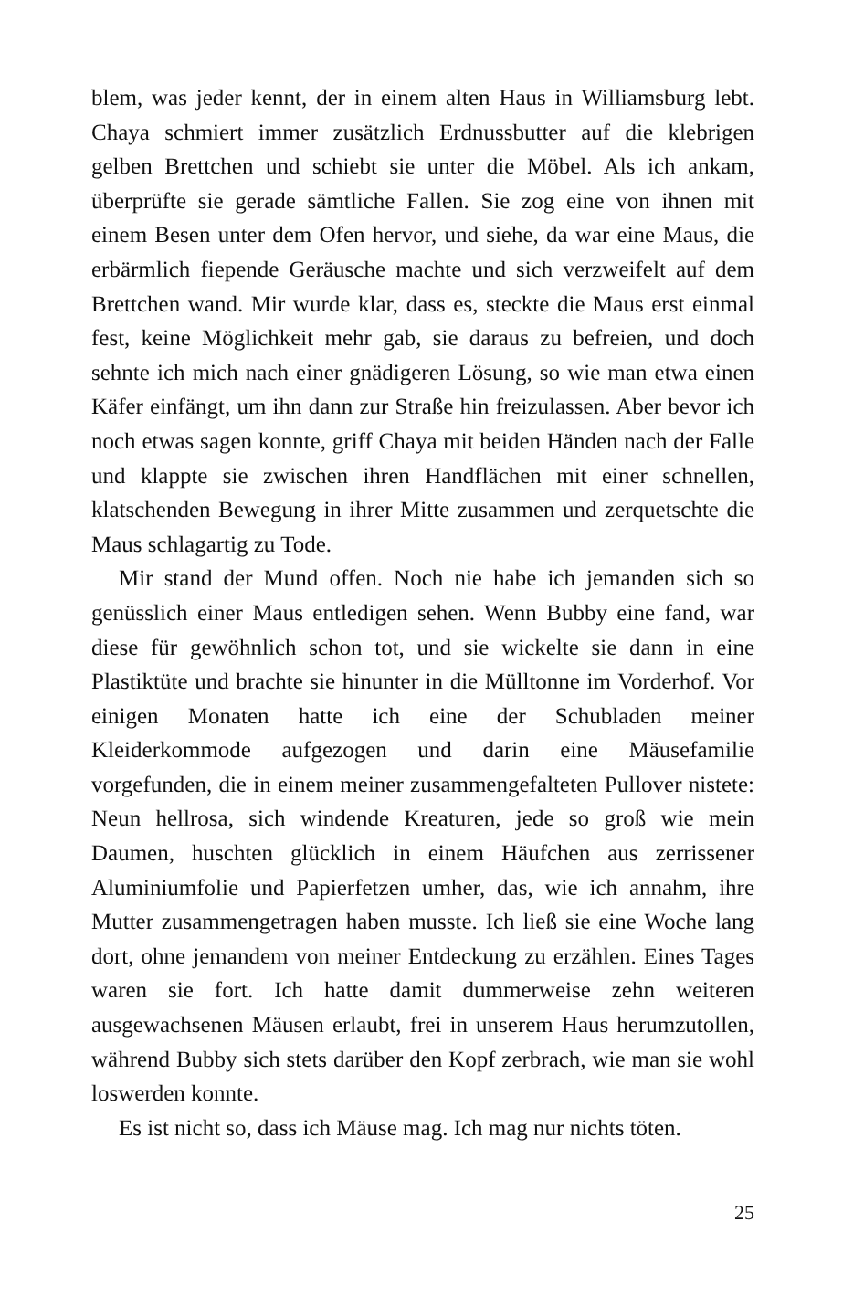blem, was jeder kennt, der in einem alten Haus in Williamsburg lebt. Chaya schmiert immer zusätzlich Erdnussbutter auf die klebrigen gelben Brettchen und schiebt sie unter die Möbel. Als ich ankam, überprüfte sie gerade sämtliche Fallen. Sie zog eine von ihnen mit einem Besen unter dem Ofen hervor, und siehe, da war eine Maus, die erbärmlich fiepende Geräusche machte und sich verzweifelt auf dem Brettchen wand. Mir wurde klar, dass es, steckte die Maus erst einmal fest, keine Möglichkeit mehr gab, sie daraus zu befreien, und doch sehnte ich mich nach einer gnädigeren Lösung, so wie man etwa einen Käfer einfängt, um ihn dann zur Straße hin freizulassen. Aber bevor ich noch etwas sagen konnte, griff Chaya mit beiden Händen nach der Falle und klappte sie zwischen ihren Handflächen mit einer schnellen, klatschenden Bewegung in ihrer Mitte zusammen und zerquetschte die Maus schlagartig zu Tode.
Mir stand der Mund offen. Noch nie habe ich jemanden sich so genüsslich einer Maus entledigen sehen. Wenn Bubby eine fand, war diese für gewöhnlich schon tot, und sie wickelte sie dann in eine Plastiktüte und brachte sie hinunter in die Mülltonne im Vorderhof. Vor einigen Monaten hatte ich eine der Schubladen meiner Kleiderkommode aufgezogen und darin eine Mäusefamilie vorgefunden, die in einem meiner zusammengefalteten Pullover nistete: Neun hellrosa, sich windende Kreaturen, jede so groß wie mein Daumen, huschten glücklich in einem Häufchen aus zerrissener Aluminiumfolie und Papierfetzen umher, das, wie ich annahm, ihre Mutter zusammengetragen haben musste. Ich ließ sie eine Woche lang dort, ohne jemandem von meiner Entdeckung zu erzählen. Eines Tages waren sie fort. Ich hatte damit dummerweise zehn weiteren ausgewachsenen Mäusen erlaubt, frei in unserem Haus herumzutollen, während Bubby sich stets darüber den Kopf zerbrach, wie man sie wohl loswerden konnte.
Es ist nicht so, dass ich Mäuse mag. Ich mag nur nichts töten.
25